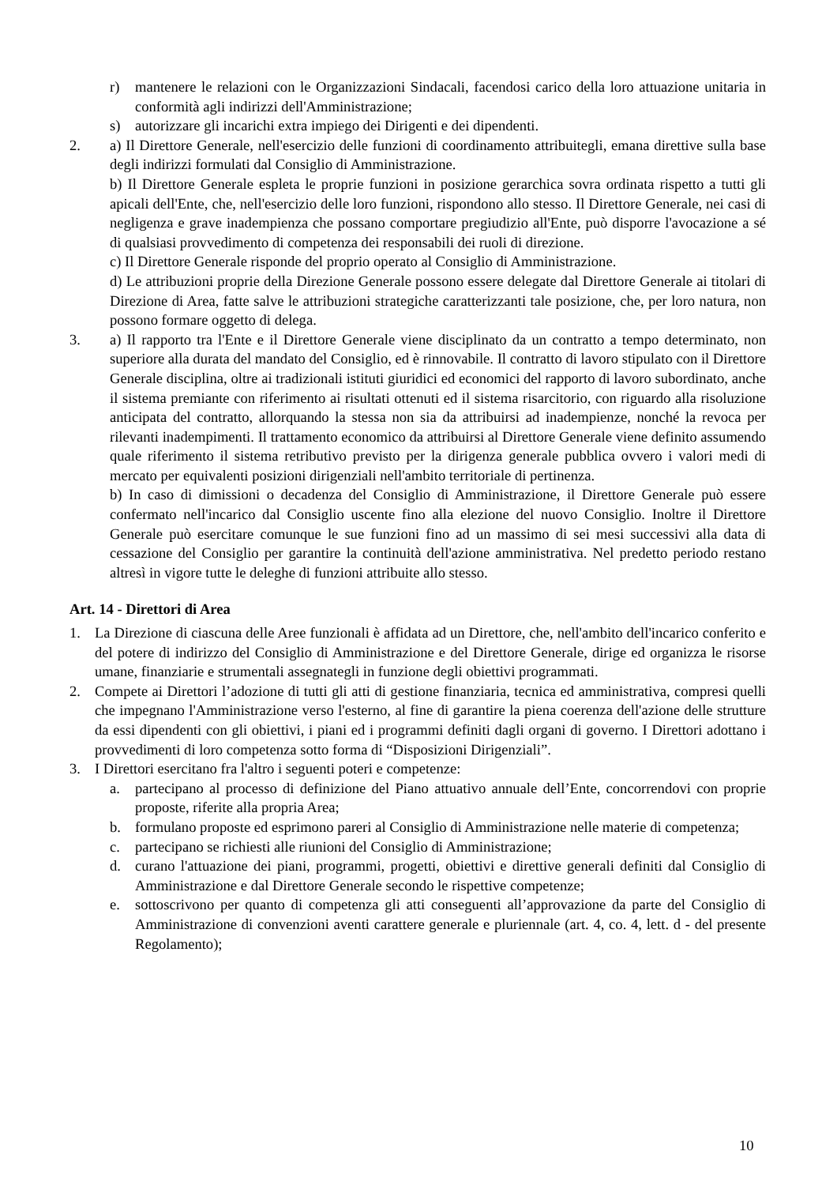r) mantenere le relazioni con le Organizzazioni Sindacali, facendosi carico della loro attuazione unitaria in conformità agli indirizzi dell'Amministrazione;
s) autorizzare gli incarichi extra impiego dei Dirigenti e dei dipendenti.
2. a) Il Direttore Generale, nell'esercizio delle funzioni di coordinamento attribuitegli, emana direttive sulla base degli indirizzi formulati dal Consiglio di Amministrazione.
b) Il Direttore Generale espleta le proprie funzioni in posizione gerarchica sovra ordinata rispetto a tutti gli apicali dell'Ente, che, nell'esercizio delle loro funzioni, rispondono allo stesso. Il Direttore Generale, nei casi di negligenza e grave inadempienza che possano comportare pregiudizio all'Ente, può disporre l'avocazione a sé di qualsiasi provvedimento di competenza dei responsabili dei ruoli di direzione.
c) Il Direttore Generale risponde del proprio operato al Consiglio di Amministrazione.
d) Le attribuzioni proprie della Direzione Generale possono essere delegate dal Direttore Generale ai titolari di Direzione di Area, fatte salve le attribuzioni strategiche caratterizzanti tale posizione, che, per loro natura, non possono formare oggetto di delega.
3. a) Il rapporto tra l'Ente e il Direttore Generale viene disciplinato da un contratto a tempo determinato, non superiore alla durata del mandato del Consiglio, ed è rinnovabile. Il contratto di lavoro stipulato con il Direttore Generale disciplina, oltre ai tradizionali istituti giuridici ed economici del rapporto di lavoro subordinato, anche il sistema premiante con riferimento ai risultati ottenuti ed il sistema risarcitorio, con riguardo alla risoluzione anticipata del contratto, allorquando la stessa non sia da attribuirsi ad inadempienze, nonché la revoca per rilevanti inadempimenti. Il trattamento economico da attribuirsi al Direttore Generale viene definito assumendo quale riferimento il sistema retributivo previsto per la dirigenza generale pubblica ovvero i valori medi di mercato per equivalenti posizioni dirigenziali nell'ambito territoriale di pertinenza.
b) In caso di dimissioni o decadenza del Consiglio di Amministrazione, il Direttore Generale può essere confermato nell'incarico dal Consiglio uscente fino alla elezione del nuovo Consiglio. Inoltre il Direttore Generale può esercitare comunque le sue funzioni fino ad un massimo di sei mesi successivi alla data di cessazione del Consiglio per garantire la continuità dell'azione amministrativa. Nel predetto periodo restano altresì in vigore tutte le deleghe di funzioni attribuite allo stesso.
Art. 14 - Direttori di Area
1. La Direzione di ciascuna delle Aree funzionali è affidata ad un Direttore, che, nell'ambito dell'incarico conferito e del potere di indirizzo del Consiglio di Amministrazione e del Direttore Generale, dirige ed organizza le risorse umane, finanziarie e strumentali assegnategli in funzione degli obiettivi programmati.
2. Compete ai Direttori l’adozione di tutti gli atti di gestione finanziaria, tecnica ed amministrativa, compresi quelli che impegnano l'Amministrazione verso l'esterno, al fine di garantire la piena coerenza dell'azione delle strutture da essi dipendenti con gli obiettivi, i piani ed i programmi definiti dagli organi di governo. I Direttori adottano i provvedimenti di loro competenza sotto forma di “Disposizioni Dirigenziali”.
3. I Direttori esercitano fra l'altro i seguenti poteri e competenze:
a. partecipano al processo di definizione del Piano attuativo annuale dell’Ente, concorrendovi con proprie proposte, riferite alla propria Area;
b. formulano proposte ed esprimono pareri al Consiglio di Amministrazione nelle materie di competenza;
c. partecipano se richiesti alle riunioni del Consiglio di Amministrazione;
d. curano l'attuazione dei piani, programmi, progetti, obiettivi e direttive generali definiti dal Consiglio di Amministrazione e dal Direttore Generale secondo le rispettive competenze;
e. sottoscrivono per quanto di competenza gli atti conseguenti all’approvazione da parte del Consiglio di Amministrazione di convenzioni aventi carattere generale e pluriennale (art. 4, co. 4, lett. d - del presente Regolamento);
10